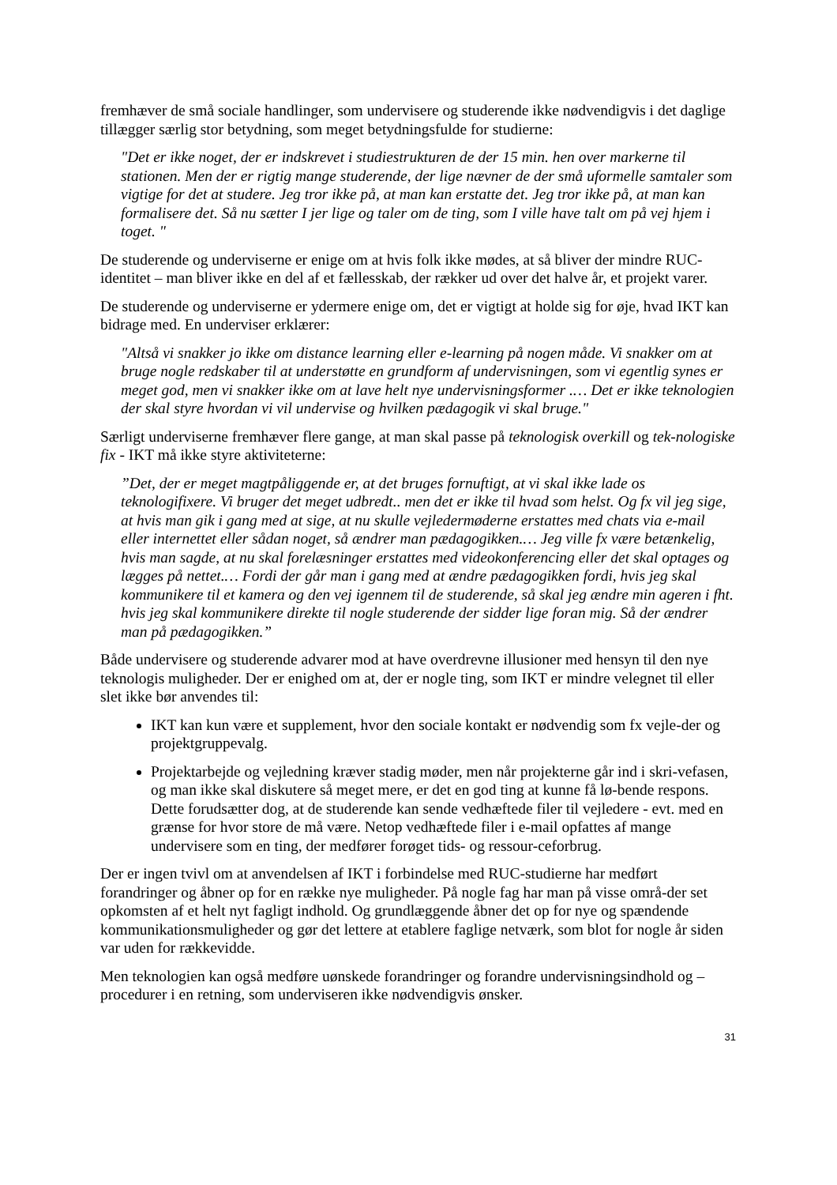fremhæver de små sociale handlinger, som undervisere og studerende ikke nødvendigvis i det daglige tillægger særlig stor betydning, som meget betydningsfulde for studierne:
"Det er ikke noget, der er indskrevet i studiestrukturen de der 15 min. hen over markerne til stationen. Men der er rigtig mange studerende, der lige nævner de der små uformelle samtaler som vigtige for det at studere. Jeg tror ikke på, at man kan erstatte det. Jeg tror ikke på, at man kan formalisere det. Så nu sætter I jer lige og taler om de ting, som I ville have talt om på vej hjem i toget. "
De studerende og underviserne er enige om at hvis folk ikke mødes, at så bliver der mindre RUC-identitet – man bliver ikke en del af et fællesskab, der rækker ud over det halve år, et projekt varer.
De studerende og underviserne er ydermere enige om, det er vigtigt at holde sig for øje, hvad IKT kan bidrage med. En underviser erklærer:
"Altså vi snakker jo ikke om distance learning eller e-learning på nogen måde. Vi snakker om at bruge nogle redskaber til at understøtte en grundform af undervisningen, som vi egentlig synes er meget god, men vi snakker ikke om at lave helt nye undervisningsformer .… Det er ikke teknologien der skal styre hvordan vi vil undervise og hvilken pædagogik vi skal bruge."
Særligt underviserne fremhæver flere gange, at man skal passe på teknologisk overkill og tek-nologiske fix - IKT må ikke styre aktiviteterne:
”Det, der er meget magtpåliggende er, at det bruges fornuftigt, at vi skal ikke lade os teknologifixere. Vi bruger det meget udbredt.. men det er ikke til hvad som helst. Og fx vil jeg sige, at hvis man gik i gang med at sige, at nu skulle vejledermøderne erstattes med chats via e-mail eller internettet eller sådan noget, så ændrer man pædagogikken.… Jeg ville fx være betænkelig, hvis man sagde, at nu skal forelæsninger erstattes med videokonferencing eller det skal optages og lægges på nettet.… Fordi der går man i gang med at ændre pædagogikken fordi, hvis jeg skal kommunikere til et kamera og den vej igennem til de studerende, så skal jeg ændre min ageren i fht. hvis jeg skal kommunikere direkte til nogle studerende der sidder lige foran mig. Så der ændrer man på pædagogikken.”
Både undervisere og studerende advarer mod at have overdrevne illusioner med hensyn til den nye teknologis muligheder. Der er enighed om at, der er nogle ting, som IKT er mindre velegnet til eller slet ikke bør anvendes til:
IKT kan kun være et supplement, hvor den sociale kontakt er nødvendig som fx vejle-der og projektgruppevalg.
Projektarbejde og vejledning kræver stadig møder, men når projekterne går ind i skri-vefasen, og man ikke skal diskutere så meget mere, er det en god ting at kunne få lø-bende respons. Dette forudsætter dog, at de studerende kan sende vedhæftede filer til vejledere - evt. med en grænse for hvor store de må være. Netop vedhæftede filer i e-mail opfattes af mange undervisere som en ting, der medfører forøget tids- og ressour-ceforbrug.
Der er ingen tvivl om at anvendelsen af IKT i forbindelse med RUC-studierne har medført forandringer og åbner op for en række nye muligheder. På nogle fag har man på visse områ-der set opkomsten af et helt nyt fagligt indhold. Og grundlæggende åbner det op for nye og spændende kommunikationsmuligheder og gør det lettere at etablere faglige netværk, som blot for nogle år siden var uden for rækkevidde.
Men teknologien kan også medføre uønskede forandringer og forandre undervisningsindhold og –procedurer i en retning, som underviseren ikke nødvendigvis ønsker.
31